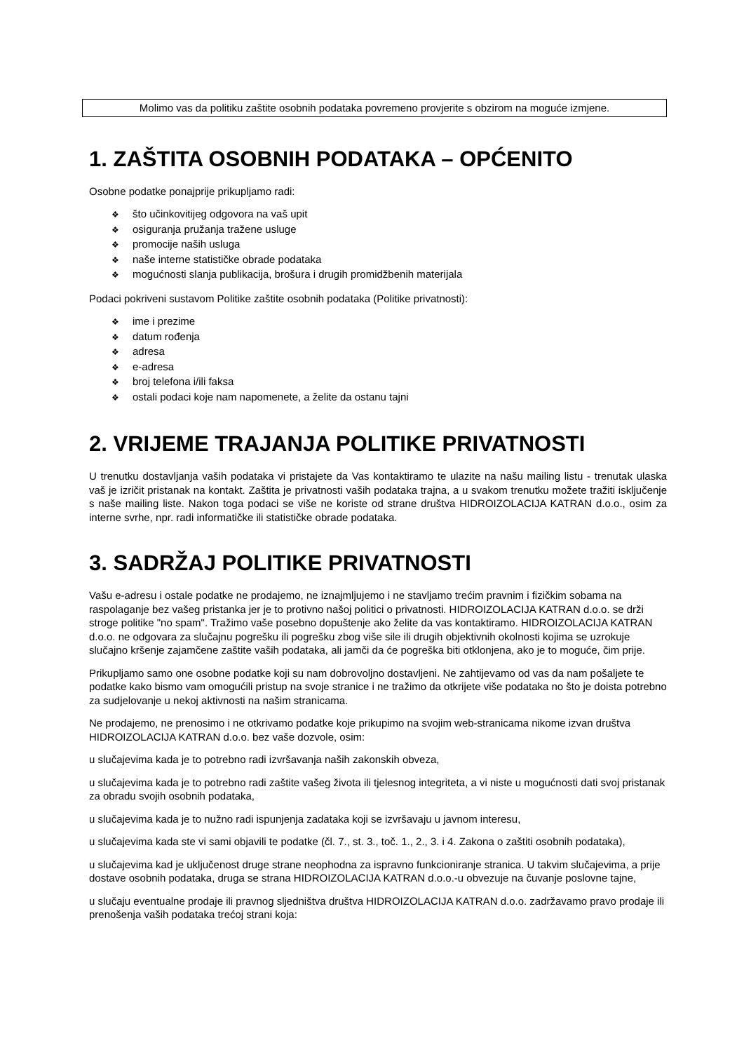Molimo vas da politiku zaštite osobnih podataka povremeno provjerite s obzirom na moguće izmjene.
1. ZAŠTITA OSOBNIH PODATAKA – OPĆENITO
Osobne podatke ponajprije prikupljamo radi:
❖ što učinkovitijeg odgovora na vaš upit
❖ osiguranja pružanja tražene usluge
❖ promocije naših usluga
❖ naše interne statističke obrade podataka
❖ mogućnosti slanja publikacija, brošura i drugih promidžbenih materijala
Podaci pokriveni sustavom Politike zaštite osobnih podataka (Politike privatnosti):
❖ ime i prezime
❖ datum rođenja
❖ adresa
❖ e-adresa
❖ broj telefona i/ili faksa
❖ ostali podaci koje nam napomenete, a želite da ostanu tajni
2. VRIJEME TRAJANJA POLITIKE PRIVATNOSTI
U trenutku dostavljanja vaših podataka vi pristajete da Vas kontaktiramo te ulazite na našu mailing listu - trenutak ulaska vaš je izričit pristanak na kontakt. Zaštita je privatnosti vaših podataka trajna, a u svakom trenutku možete tražiti isključenje s naše mailing liste. Nakon toga podaci se više ne koriste od strane društva HIDROIZOLACIJA KATRAN d.o.o., osim za interne svrhe, npr. radi informatičke ili statističke obrade podataka.
3. SADRŽAJ POLITIKE PRIVATNOSTI
Vašu e-adresu i ostale podatke ne prodajemo, ne iznajmljujemo i ne stavljamo trećim pravnim i fizičkim sobama na raspolaganje bez vašeg pristanka jer je to protivno našoj politici o privatnosti. HIDROIZOLACIJA KATRAN d.o.o. se drži stroge politike "no spam". Tražimo vaše posebno dopuštenje ako želite da vas kontaktiramo. HIDROIZOLACIJA KATRAN d.o.o. ne odgovara za slučajnu pogrešku ili pogrešku zbog više sile ili drugih objektivnih okolnosti kojima se uzrokuje slučajno kršenje zajamčene zaštite vaših podataka, ali jamči da će pogreška biti otklonjena, ako je to moguće, čim prije.
Prikupljamo samo one osobne podatke koji su nam dobrovoljno dostavljeni. Ne zahtijevamo od vas da nam pošaljete te podatke kako bismo vam omogućili pristup na svoje stranice i ne tražimo da otkrijete više podataka no što je doista potrebno za sudjelovanje u nekoj aktivnosti na našim stranicama.
Ne prodajemo, ne prenosimo i ne otkrivamo podatke koje prikupimo na svojim web-stranicama nikome izvan društva HIDROIZOLACIJA KATRAN d.o.o. bez vaše dozvole, osim:
u slučajevima kada je to potrebno radi izvršavanja naših zakonskih obveza,
u slučajevima kada je to potrebno radi zaštite vašeg života ili tjelesnog integriteta, a vi niste u mogućnosti dati svoj pristanak za obradu svojih osobnih podataka,
u slučajevima kada je to nužno radi ispunjenja zadataka koji se izvršavaju u javnom interesu,
u slučajevima kada ste vi sami objavili te podatke (čl. 7., st. 3., toč. 1., 2., 3. i 4. Zakona o zaštiti osobnih podataka),
u slučajevima kad je uključenost druge strane neophodna za ispravno funkcioniranje stranica. U takvim slučajevima, a prije dostave osobnih podataka, druga se strana HIDROIZOLACIJA KATRAN d.o.o.-u obvezuje na čuvanje poslovne tajne,
u slučaju eventualne prodaje ili pravnog sljedništva društva HIDROIZOLACIJA KATRAN d.o.o. zadržavamo pravo prodaje ili prenošenja vaših podataka trećoj strani koja: